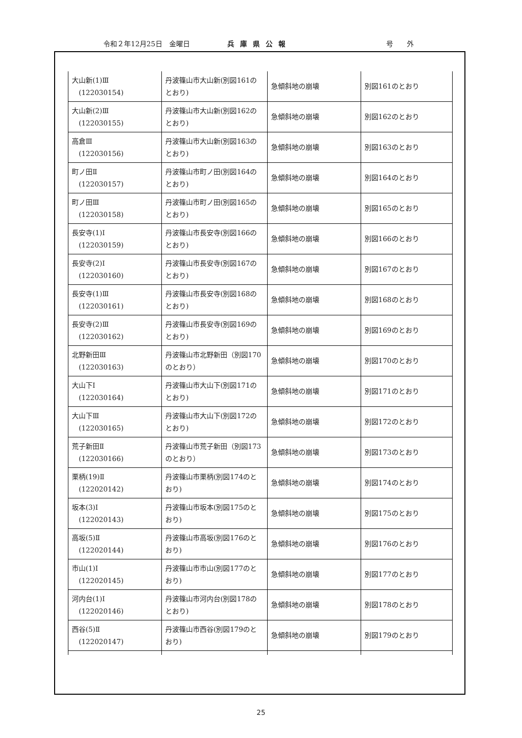令和２年12月25日　金曜日 兵庫県公報 号　　外
| 大山新(1)Ⅲ (122030154) | 丹波篠山市大山新(別図161のとおり) | 急傾斜地の崩壊 | 別図161のとおり |
| 大山新(2)Ⅲ (122030155) | 丹波篠山市大山新(別図162のとおり) | 急傾斜地の崩壊 | 別図162のとおり |
| 高倉Ⅲ (122030156) | 丹波篠山市大山新(別図163のとおり) | 急傾斜地の崩壊 | 別図163のとおり |
| 町ノ田Ⅱ (122030157) | 丹波篠山市町ノ田(別図164のとおり) | 急傾斜地の崩壊 | 別図164のとおり |
| 町ノ田Ⅲ (122030158) | 丹波篠山市町ノ田(別図165のとおり) | 急傾斜地の崩壊 | 別図165のとおり |
| 長安寺(1)Ⅰ (122030159) | 丹波篠山市長安寺(別図166のとおり) | 急傾斜地の崩壊 | 別図166のとおり |
| 長安寺(2)Ⅰ (122030160) | 丹波篠山市長安寺(別図167のとおり) | 急傾斜地の崩壊 | 別図167のとおり |
| 長安寺(1)Ⅲ (122030161) | 丹波篠山市長安寺(別図168のとおり) | 急傾斜地の崩壊 | 別図168のとおり |
| 長安寺(2)Ⅲ (122030162) | 丹波篠山市長安寺(別図169のとおり) | 急傾斜地の崩壊 | 別図169のとおり |
| 北野新田Ⅲ (122030163) | 丹波篠山市北野新田（別図170のとおり） | 急傾斜地の崩壊 | 別図170のとおり |
| 大山下Ⅰ (122030164) | 丹波篠山市大山下(別図171のとおり) | 急傾斜地の崩壊 | 別図171のとおり |
| 大山下Ⅲ (122030165) | 丹波篠山市大山下(別図172のとおり) | 急傾斜地の崩壊 | 別図172のとおり |
| 荒子新田Ⅱ (122030166) | 丹波篠山市荒子新田（別図173のとおり） | 急傾斜地の崩壊 | 別図173のとおり |
| 栗柄(19)Ⅱ (122020142) | 丹波篠山市栗柄(別図174のとおり) | 急傾斜地の崩壊 | 別図174のとおり |
| 坂本(3)Ⅰ (122020143) | 丹波篠山市坂本(別図175のとおり) | 急傾斜地の崩壊 | 別図175のとおり |
| 高坂(5)Ⅱ (122020144) | 丹波篠山市高坂(別図176のとおり) | 急傾斜地の崩壊 | 別図176のとおり |
| 市山(1)Ⅰ (122020145) | 丹波篠山市市山(別図177のとおり) | 急傾斜地の崩壊 | 別図177のとおり |
| 河内台(1)Ⅰ (122020146) | 丹波篠山市河内台(別図178のとおり) | 急傾斜地の崩壊 | 別図178のとおり |
| 西谷(5)Ⅱ (122020147) | 丹波篠山市西谷(別図179のとおり) | 急傾斜地の崩壊 | 別図179のとおり |
25